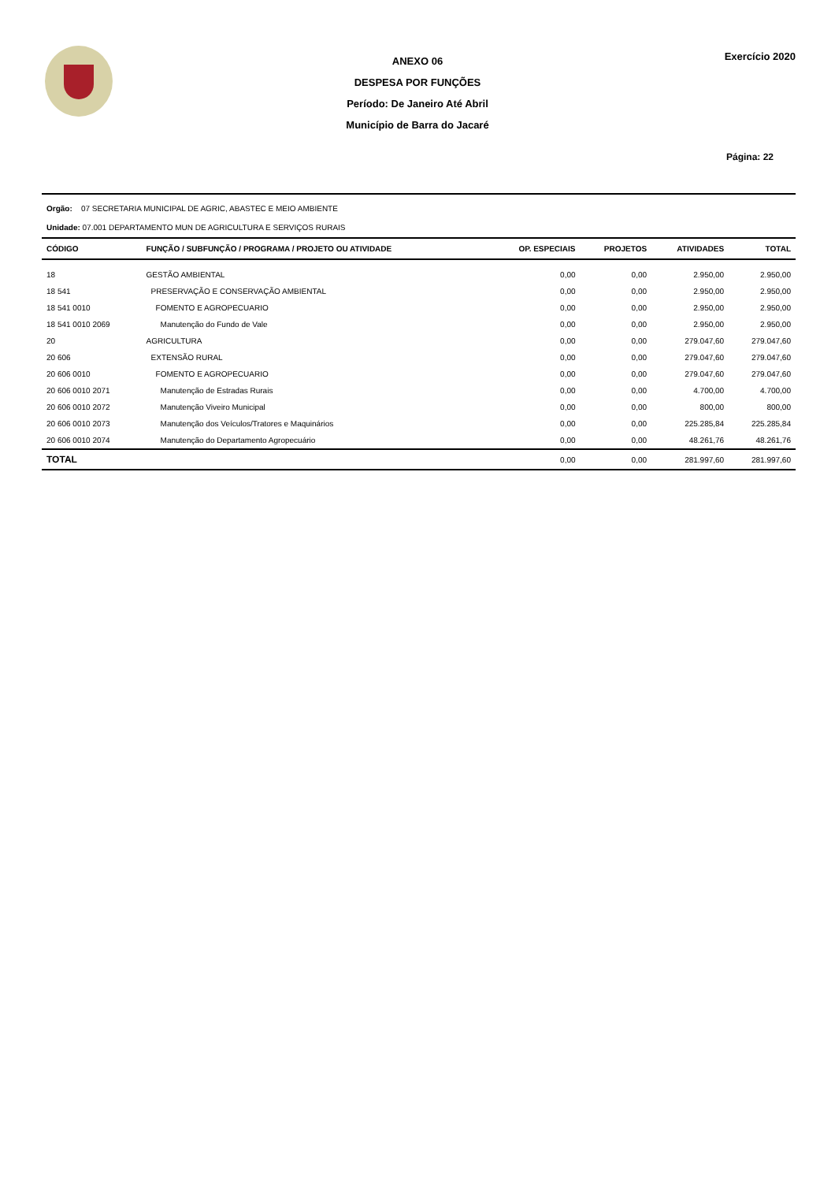ANEXO 06
DESPESA POR FUNÇÕES
Período: De Janeiro Até Abril
Município de Barra do Jacaré
Exercício 2020
Página: 22
Orgão: 07 SECRETARIA MUNICIPAL DE AGRIC, ABASTEC E MEIO AMBIENTE
Unidade: 07.001 DEPARTAMENTO MUN DE AGRICULTURA E SERVIÇOS RURAIS
| CÓDIGO | FUNÇÃO / SUBFUNÇÃO / PROGRAMA / PROJETO OU ATIVIDADE | OP. ESPECIAIS | PROJETOS | ATIVIDADES | TOTAL |
| --- | --- | --- | --- | --- | --- |
| 18 | GESTÃO AMBIENTAL | 0,00 | 0,00 | 2.950,00 | 2.950,00 |
| 18 541 | PRESERVAÇÃO E CONSERVAÇÃO AMBIENTAL | 0,00 | 0,00 | 2.950,00 | 2.950,00 |
| 18 541 0010 | FOMENTO E AGROPECUARIO | 0,00 | 0,00 | 2.950,00 | 2.950,00 |
| 18 541 0010 2069 | Manutenção do Fundo de Vale | 0,00 | 0,00 | 2.950,00 | 2.950,00 |
| 20 | AGRICULTURA | 0,00 | 0,00 | 279.047,60 | 279.047,60 |
| 20 606 | EXTENSÃO RURAL | 0,00 | 0,00 | 279.047,60 | 279.047,60 |
| 20 606 0010 | FOMENTO E AGROPECUARIO | 0,00 | 0,00 | 279.047,60 | 279.047,60 |
| 20 606 0010 2071 | Manutenção de Estradas Rurais | 0,00 | 0,00 | 4.700,00 | 4.700,00 |
| 20 606 0010 2072 | Manutenção Viveiro Municipal | 0,00 | 0,00 | 800,00 | 800,00 |
| 20 606 0010 2073 | Manutenção dos Veículos/Tratores e Maquinários | 0,00 | 0,00 | 225.285,84 | 225.285,84 |
| 20 606 0010 2074 | Manutenção do Departamento Agropecuário | 0,00 | 0,00 | 48.261,76 | 48.261,76 |
| TOTAL | | 0,00 | 0,00 | 281.997,60 | 281.997,60 |